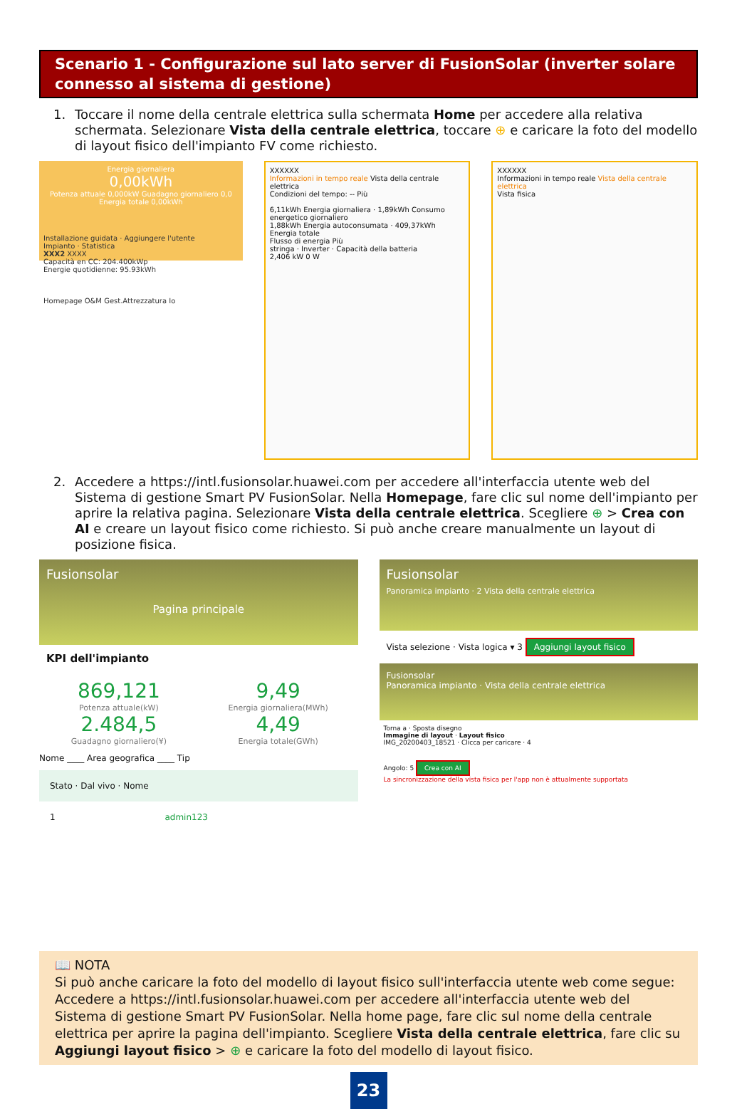Scenario 1 - Configurazione sul lato server di FusionSolar (inverter solare connesso al sistema di gestione)
1. Toccare il nome della centrale elettrica sulla schermata Home per accedere alla relativa schermata. Selezionare Vista della centrale elettrica, toccare ⊕ e caricare la foto del modello di layout fisico dell'impianto FV come richiesto.
Energia giornaliera
0,00kWh
Potenza attuale 0,000kW Guadagno giornaliero 0,0 Energia totale 0,00kWh
Installazione guidata · Aggiungere l'utente
Impianto · Statistica
XXX2 XXXX
Capacità en CC: 204.400kWp
Energie quotidienne: 95.93kWh
Homepage O&M Gest.Attrezzatura Io
XXXXXX
Informazioni in tempo reale Vista della centrale elettrica
Condizioni del tempo: -- Più
6,11kWh Energia giornaliera · 1,89kWh Consumo energetico giornaliero
1,88kWh Energia autoconsumata · 409,37kWh Energia totale
Flusso di energia Più
stringa · Inverter · Capacità della batteria
2,406 kW 0 W
XXXXXX
Informazioni in tempo reale Vista della centrale elettrica
Vista fisica
2. Accedere a https://intl.fusionsolar.huawei.com per accedere all'interfaccia utente web del Sistema di gestione Smart PV FusionSolar. Nella Homepage, fare clic sul nome dell'impianto per aprire la relativa pagina. Selezionare Vista della centrale elettrica. Scegliere ⊕ > Crea con AI e creare un layout fisico come richiesto. Si può anche creare manualmente un layout di posizione fisica.
Fusionsolar
Pagina principale
KPI dell'impianto
869,121
Potenza attuale(kW)
9,49
Energia giornaliera(MWh)
2.484,5
Guadagno giornaliero(¥)
4,49
Energia totale(GWh)
Nome ____ Area geografica ____ Tip
Stato · Dal vivo · Nome
1 admin123
Fusionsolar
Panoramica impianto · 2 Vista della centrale elettrica
Vista selezione · Vista logica ▾ 3 Aggiungi layout fisico
Fusionsolar
Panoramica impianto · Vista della centrale elettrica
Torna a · Sposta disegno
Immagine di layout · Layout fisico
IMG_20200403_18521 · Clicca per caricare · 4
Angolo: 5 Crea con AI
La sincronizzazione della vista fisica per l'app non è attualmente supportata
📖 NOTA
Si può anche caricare la foto del modello di layout fisico sull'interfaccia utente web come segue: Accedere a https://intl.fusionsolar.huawei.com per accedere all'interfaccia utente web del Sistema di gestione Smart PV FusionSolar. Nella home page, fare clic sul nome della centrale elettrica per aprire la pagina dell'impianto. Scegliere Vista della centrale elettrica, fare clic su Aggiungi layout fisico > ⊕ e caricare la foto del modello di layout fisico.
23